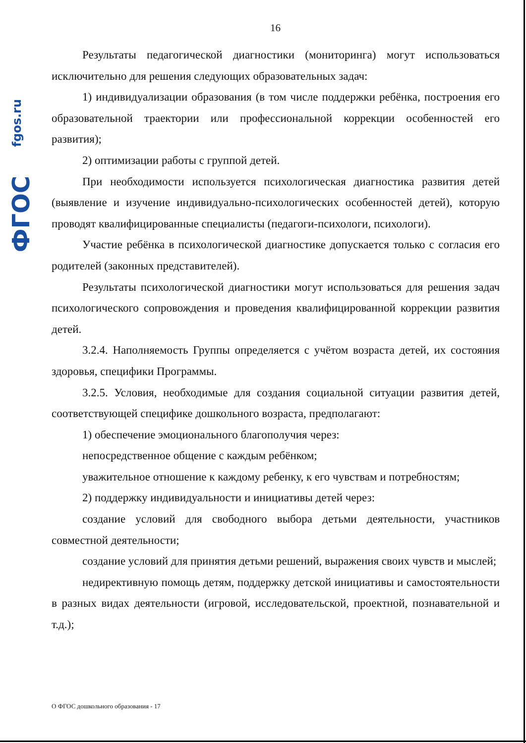fgos.ru
ФГОС
16
Результаты педагогической диагностики (мониторинга) могут использоваться исключительно для решения следующих образовательных задач:
1) индивидуализации образования (в том числе поддержки ребёнка, построения его образовательной траектории или профессиональной коррекции особенностей его развития);
2) оптимизации работы с группой детей.
При необходимости используется психологическая диагностика развития детей (выявление и изучение индивидуально-психологических особенностей детей), которую проводят квалифицированные специалисты (педагоги-психологи, психологи).
Участие ребёнка в психологической диагностике допускается только с согласия его родителей (законных представителей).
Результаты психологической диагностики могут использоваться для решения задач психологического сопровождения и проведения квалифицированной коррекции развития детей.
3.2.4. Наполняемость Группы определяется с учётом возраста детей, их состояния здоровья, специфики Программы.
3.2.5. Условия, необходимые для создания социальной ситуации развития детей, соответствующей специфике дошкольного возраста, предполагают:
1) обеспечение эмоционального благополучия через:
непосредственное общение с каждым ребёнком;
уважительное отношение к каждому ребенку, к его чувствам и потребностям;
2) поддержку индивидуальности и инициативы детей через:
создание условий для свободного выбора детьми деятельности, участников совместной деятельности;
создание условий для принятия детьми решений, выражения своих чувств и мыслей;
недирективную помощь детям, поддержку детской инициативы и самостоятельности в разных видах деятельности (игровой, исследовательской, проектной, познавательной и т.д.);
О ФГОС дошкольного образования - 17